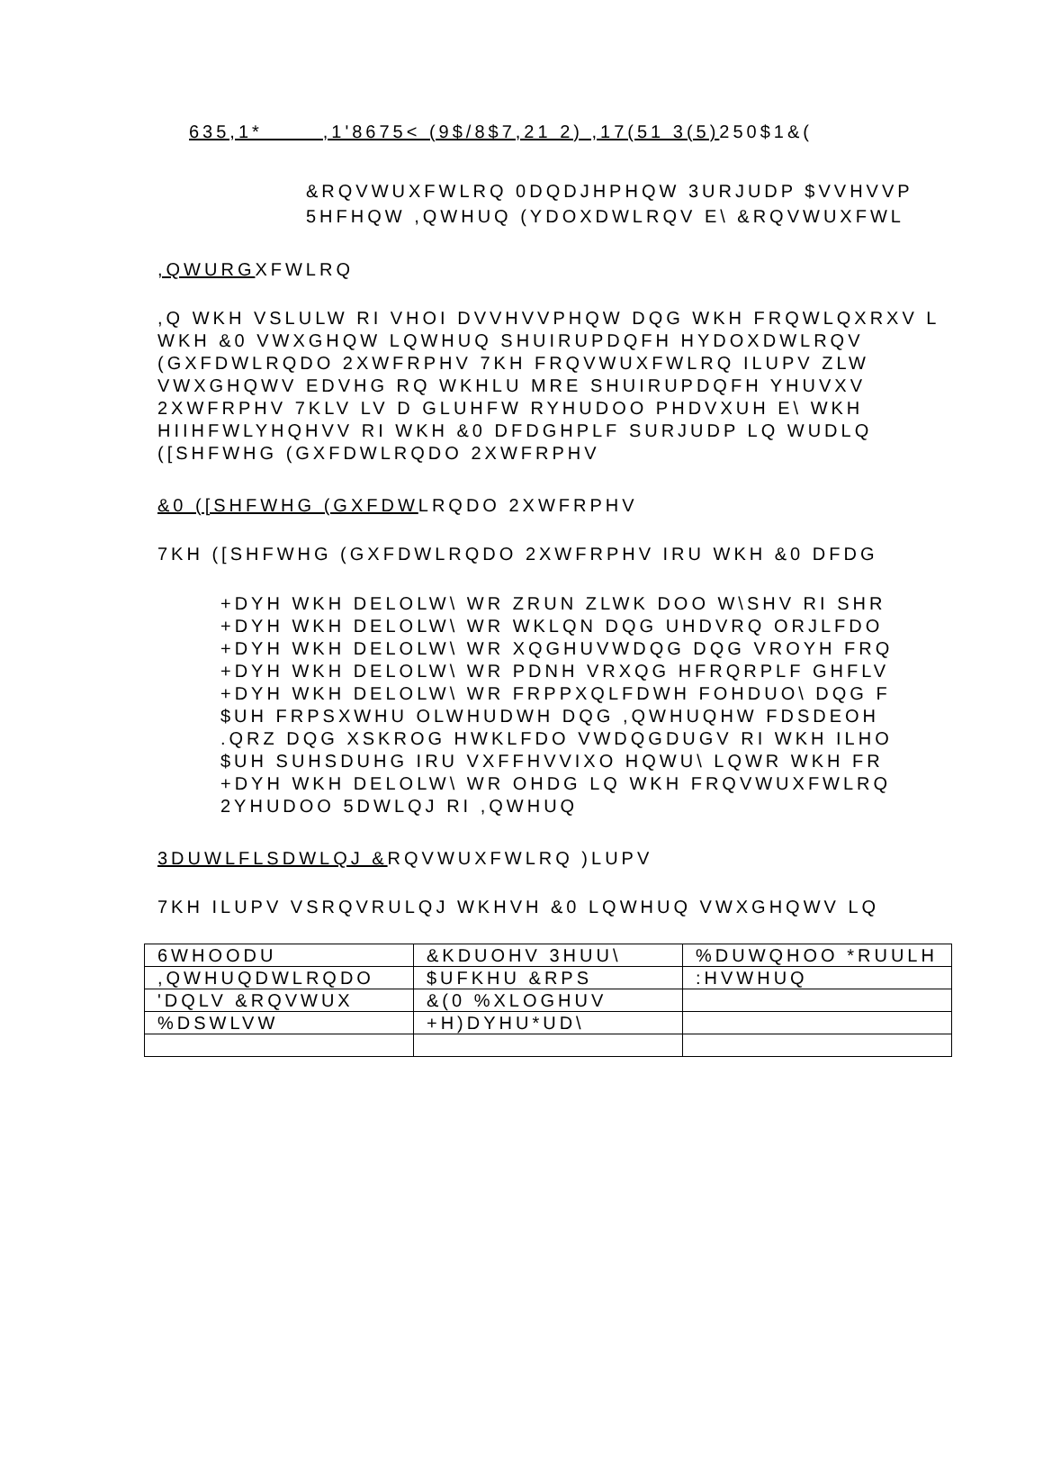635,1* ,1'8675< (9$/8$7,21 2) ,17(51 3(5) 250$1&(
&RQVWUXFWLRQ 0DQDJHPHQW 3URJUDP $VVHVVP
5HFHQW ,QWHUQ (YDOXDWLRQV E\ &RQVWUXFWL
,QWURGXFWLRQ
,Q WKH VSLULW RI VHOI DVVHVVPHQW DQG WKH FRQWLQXRXV L
WKH &0 VWXGHQW LQWHUQ SHUIRUPDQFH HYDOXDWLRQV
(GXFDWLRQDO 2XWFRPHV 7KH FRQVWUXFWLRQ ILUPV ZLW
VWXGHQWV EDVHG RQ WKHLU MRE SHUIRUPDQFH YHUVXV
2XWFRPHV 7KLV LV D GLUHFW RYHUDOO PHDVXUH E\ WKH
HIIHFWLYHQHVV RI WKH &0 DFDGHPLF SURJUDP LQ WUDLQ
([SHFWHG (GXFDWLRQDO 2XWFRPHV
&0 ([SHFWHG (GXFDWLRQDO 2XWFRPHV
7KH ([SHFWHG (GXFDWLRQDO 2XWFRPHV IRU WKH &0 DFDG
+DYH WKH DELOLW\ WR ZRUN ZLWK DOO W\SHV RI SHR
+DYH WKH DELOLW\ WR WKLQN DQG UHDVRQ ORJLFDO
+DYH WKH DELOLW\ WR XQGHUVWDQG DQG VROYH FRQ
+DYH WKH DELOLW\ WR PDNH VRXQG HFRQRPLF GHFLV
+DYH WKH DELOLW\ WR FRPPXQLFDWH FOHDUO\ DQG F
$UH FRPSXWHU OLWHUDWH DQG ,QWHUQHW FDSDEOH
.QRZ DQG XSKROG HWKLFDO VWDQGDUGV RI WKH ILHO
$UH SUHSDUHG IRU VXFFHVVIXO HQWU\ LQWR WKH FR
+DYH WKH DELOLW\ WR OHDG LQ WKH FRQVWUXFWLRQ
2YHUDOO 5DWLQJ RI ,QWHUQ
3DUWLFLSDWLQJ &RQVWUXFWLRQ )LUPV
7KH ILUPV VSRQVRULQJ WKHVH &0 LQWHUQ VWXGHQWV LQ
| 6WHOODU | &KDUOHV 3HUU\ | %DUWQHOO *RUULH |
| ,QWHUQDWLRQDO | $UFKHU &RPS | :HVWHUQ |
| 'DQLV &RQVWUX | &(0 %XLOGHUV | |
| %DSWLVW | +H)DYHU*UD\ | |